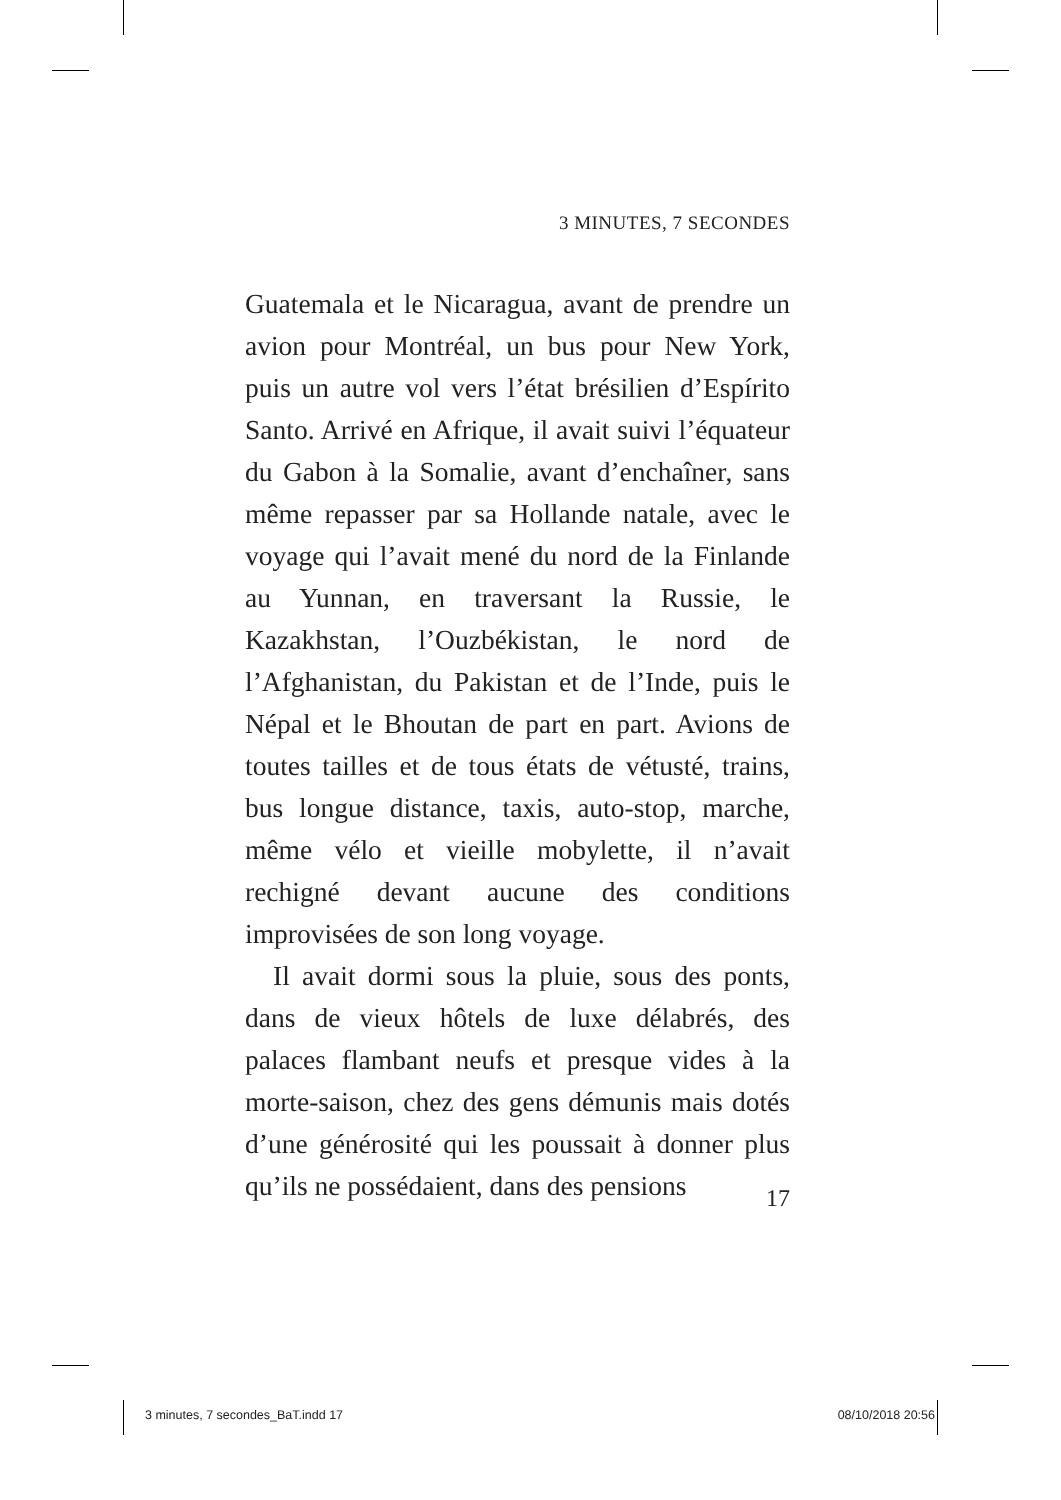3 MINUTES, 7 SECONDES
Guatemala et le Nicaragua, avant de prendre un avion pour Montréal, un bus pour New York, puis un autre vol vers l’état brésilien d’Espírito Santo. Arrivé en Afrique, il avait suivi l’équateur du Gabon à la Somalie, avant d’enchaîner, sans même repasser par sa Hollande natale, avec le voyage qui l’avait mené du nord de la Finlande au Yunnan, en traversant la Russie, le Kazakhstan, l’Ouzbékistan, le nord de l’Afghanistan, du Pakistan et de l’Inde, puis le Népal et le Bhoutan de part en part. Avions de toutes tailles et de tous états de vétusté, trains, bus longue distance, taxis, auto-stop, marche, même vélo et vieille mobylette, il n’avait rechigné devant aucune des conditions improvisées de son long voyage.
Il avait dormi sous la pluie, sous des ponts, dans de vieux hôtels de luxe délabrés, des palaces flambant neufs et presque vides à la morte-saison, chez des gens démunis mais dotés d’une générosité qui les poussait à donner plus qu’ils ne possédaient, dans des pensions
17
3 minutes, 7 secondes_BaT.indd 17 08/10/2018 20:56